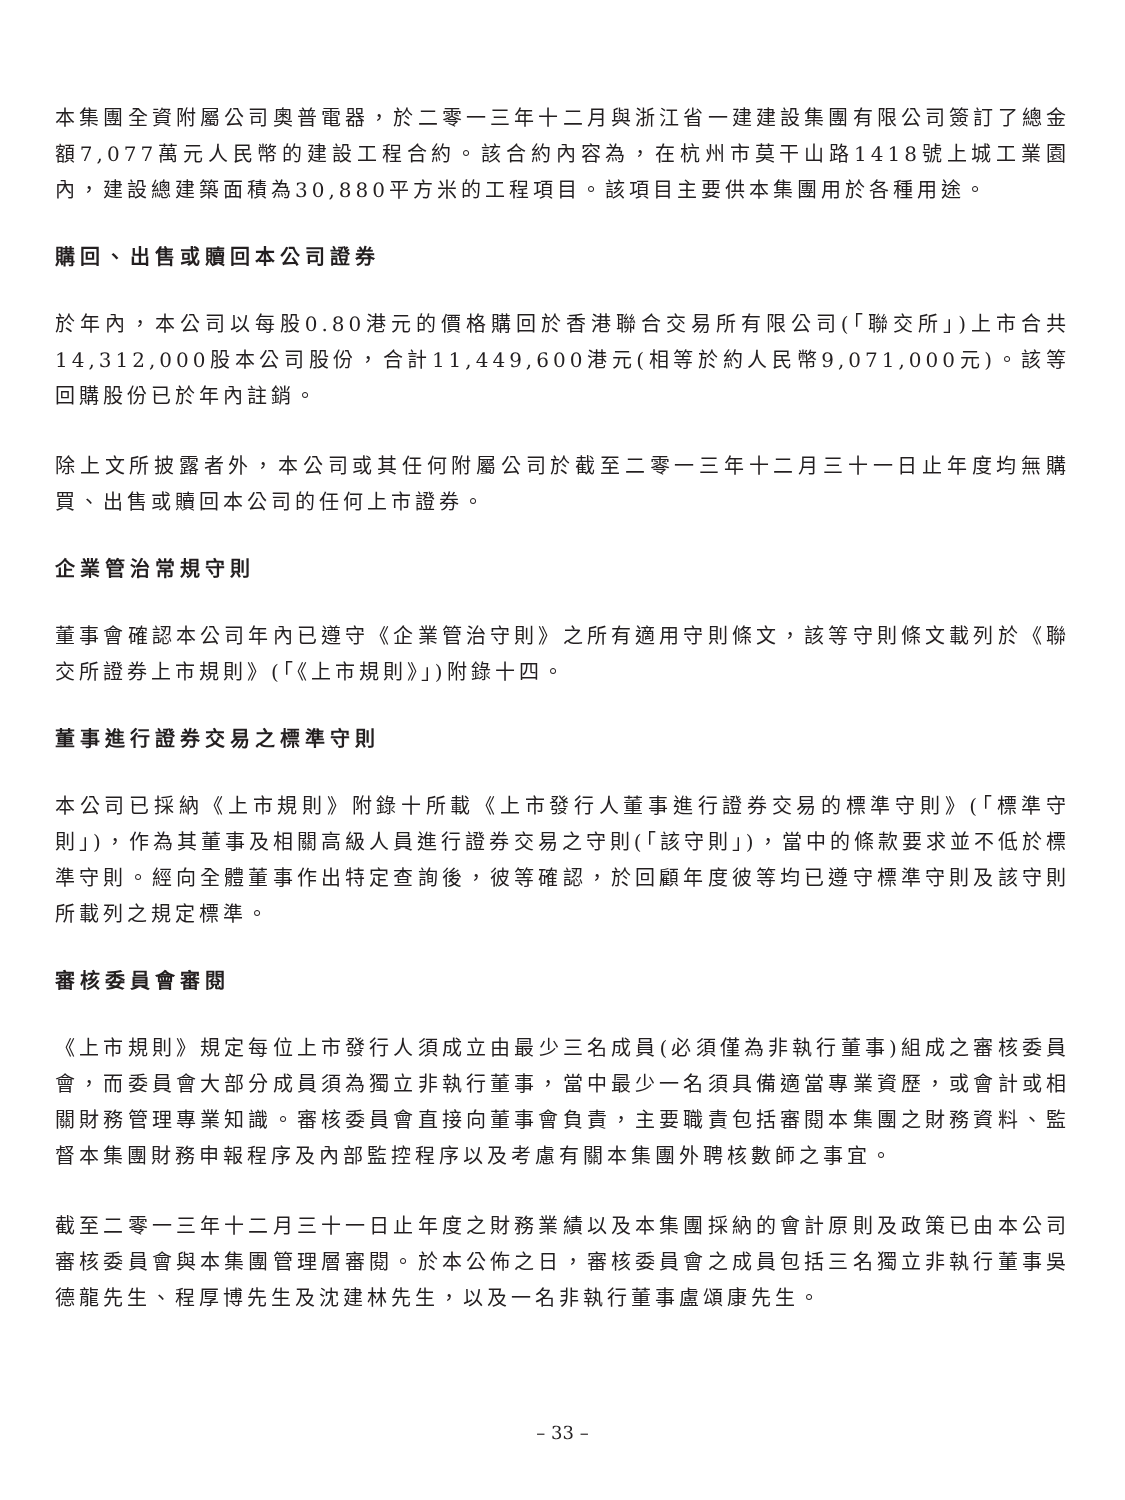本集團全資附屬公司奧普電器，於二零一三年十二月與浙江省一建建設集團有限公司簽訂了總金額7,077萬元人民幣的建設工程合約。該合約內容為，在杭州市莫干山路1418號上城工業園內，建設總建築面積為30,880平方米的工程項目。該項目主要供本集團用於各種用途。
購回、出售或贖回本公司證券
於年內，本公司以每股0.80港元的價格購回於香港聯合交易所有限公司(「聯交所」)上市合共14,312,000股本公司股份，合計11,449,600港元(相等於約人民幣9,071,000元)。該等回購股份已於年內註銷。
除上文所披露者外，本公司或其任何附屬公司於截至二零一三年十二月三十一日止年度均無購買、出售或贖回本公司的任何上市證券。
企業管治常規守則
董事會確認本公司年內已遵守《企業管治守則》之所有適用守則條文，該等守則條文載列於《聯交所證券上市規則》(「《上市規則》」)附錄十四。
董事進行證券交易之標準守則
本公司已採納《上市規則》附錄十所載《上市發行人董事進行證券交易的標準守則》(「標準守則」)，作為其董事及相關高級人員進行證券交易之守則(「該守則」)，當中的條款要求並不低於標準守則。經向全體董事作出特定查詢後，彼等確認，於回顧年度彼等均已遵守標準守則及該守則所載列之規定標準。
審核委員會審閱
《上市規則》規定每位上市發行人須成立由最少三名成員(必須僅為非執行董事)組成之審核委員會，而委員會大部分成員須為獨立非執行董事，當中最少一名須具備適當專業資歷，或會計或相關財務管理專業知識。審核委員會直接向董事會負責，主要職責包括審閱本集團之財務資料、監督本集團財務申報程序及內部監控程序以及考慮有關本集團外聘核數師之事宜。
截至二零一三年十二月三十一日止年度之財務業績以及本集團採納的會計原則及政策已由本公司審核委員會與本集團管理層審閱。於本公佈之日，審核委員會之成員包括三名獨立非執行董事吳德龍先生、程厚博先生及沈建林先生，以及一名非執行董事盧頌康先生。
– 33 –